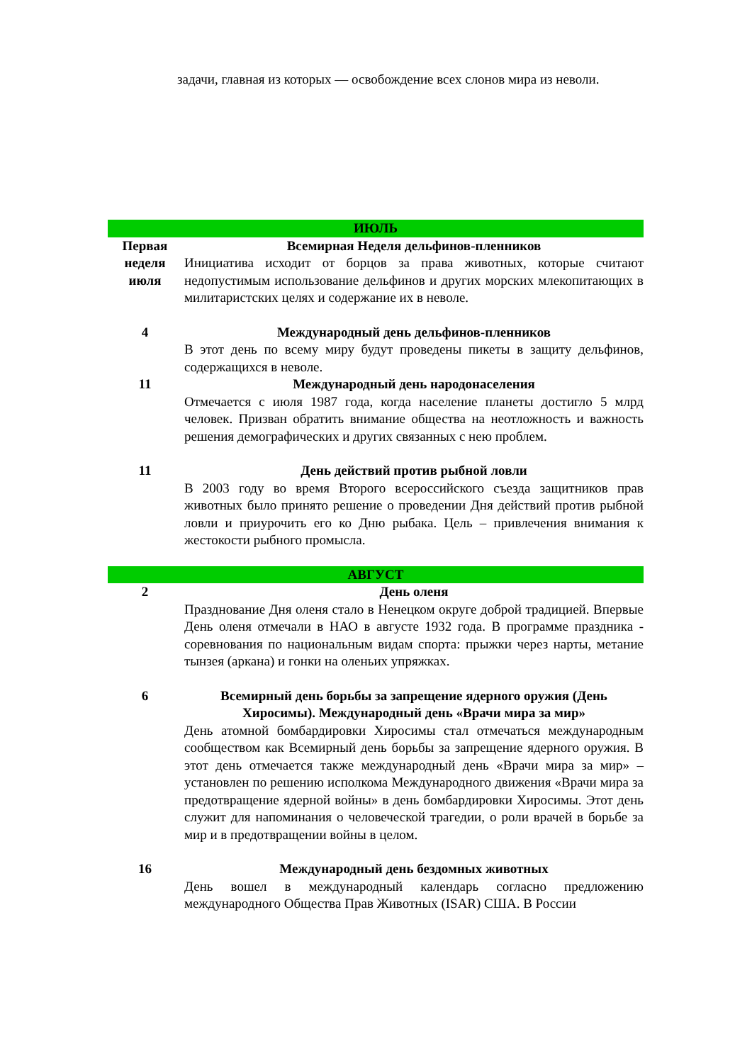задачи, главная из которых — освобождение всех слонов мира из неволи.
| ИЮЛЬ | |
| Первая неделя июля | Всемирная Неделя дельфинов-пленников Инициатива исходит от борцов за права животных, которые считают недопустимым использование дельфинов и других морских млекопитающих в милитаристских целях и содержание их в неволе. |
| 4 | Международный день дельфинов-пленников В этот день по всему миру будут проведены пикеты в защиту дельфинов, содержащихся в неволе. |
| 11 | Международный день народонаселения Отмечается с июля 1987 года, когда население планеты достигло 5 млрд человек. Призван обратить внимание общества на неотложность и важность решения демографических и других связанных с нею проблем. |
| 11 | День действий против рыбной ловли В 2003 году во время Второго всероссийского съезда защитников прав животных было принято решение о проведении Дня действий против рыбной ловли и приурочить его ко Дню рыбака. Цель – привлечения внимания к жестокости рыбного промысла. |
| АВГУСТ | |
| 2 | День оленя Празднование Дня оленя стало в Ненецком округе доброй традицией. Впервые День оленя отмечали в НАО в августе 1932 года. В программе праздника - соревнования по национальным видам спорта: прыжки через нарты, метание тынзея (аркана) и гонки на оленьих упряжках. |
| 6 | Всемирный день борьбы за запрещение ядерного оружия (День Хиросимы). Международный день «Врачи мира за мир» День атомной бомбардировки Хиросимы стал отмечаться международным сообществом как Всемирный день борьбы за запрещение ядерного оружия. В этот день отмечается также международный день «Врачи мира за мир» – установлен по решению исполкома Международного движения «Врачи мира за предотвращение ядерной войны» в день бомбардировки Хиросимы. Этот день служит для напоминания о человеческой трагедии, о роли врачей в борьбе за мир и в предотвращении войны в целом. |
| 16 | Международный день бездомных животных День вошел в международный календарь согласно предложению международного Общества Прав Животных (ISAR) США. В России |